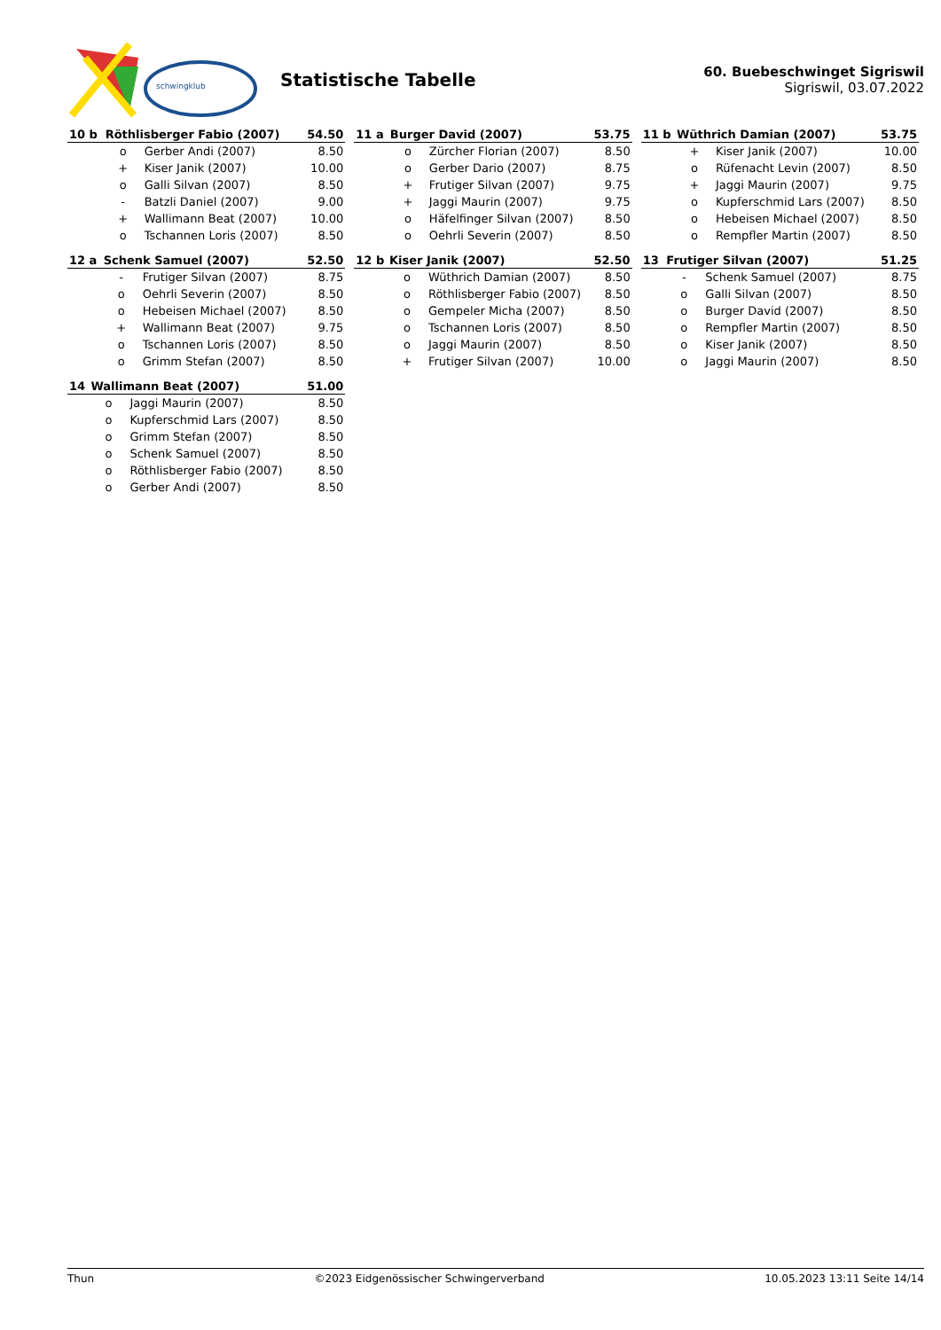schwingklub
Statistische Tabelle
60. Buebeschwinget Sigriswil
Sigriswil, 03.07.2022
| 10 b | Röthlisberger Fabio (2007) | | 54.50 |
| --- | --- | --- | --- |
| | o | Gerber Andi (2007) | 8.50 |
| | + | Kiser Janik (2007) | 10.00 |
| | o | Galli Silvan (2007) | 8.50 |
| | - | Batzli Daniel (2007) | 9.00 |
| | + | Wallimann Beat (2007) | 10.00 |
| | o | Tschannen Loris (2007) | 8.50 |
| 11 a | Burger David (2007) | | 53.75 |
| --- | --- | --- | --- |
| | o | Zürcher Florian (2007) | 8.50 |
| | o | Gerber Dario (2007) | 8.75 |
| | + | Frutiger Silvan (2007) | 9.75 |
| | + | Jaggi Maurin (2007) | 9.75 |
| | o | Häfelfinger Silvan (2007) | 8.50 |
| | o | Oehrli Severin (2007) | 8.50 |
| 11 b | Wüthrich Damian (2007) | | 53.75 |
| --- | --- | --- | --- |
| | + | Kiser Janik (2007) | 10.00 |
| | o | Rüfenacht Levin (2007) | 8.50 |
| | + | Jaggi Maurin (2007) | 9.75 |
| | o | Kupferschmid Lars (2007) | 8.50 |
| | o | Hebeisen Michael (2007) | 8.50 |
| | o | Rempfler Martin (2007) | 8.50 |
| 12 a | Schenk Samuel (2007) | | 52.50 |
| --- | --- | --- | --- |
| | - | Frutiger Silvan (2007) | 8.75 |
| | o | Oehrli Severin (2007) | 8.50 |
| | o | Hebeisen Michael (2007) | 8.50 |
| | + | Wallimann Beat (2007) | 9.75 |
| | o | Tschannen Loris (2007) | 8.50 |
| | o | Grimm Stefan (2007) | 8.50 |
| 12 b | Kiser Janik (2007) | | 52.50 |
| --- | --- | --- | --- |
| | o | Wüthrich Damian (2007) | 8.50 |
| | o | Röthlisberger Fabio (2007) | 8.50 |
| | o | Gempeler Micha (2007) | 8.50 |
| | o | Tschannen Loris (2007) | 8.50 |
| | o | Jaggi Maurin (2007) | 8.50 |
| | + | Frutiger Silvan (2007) | 10.00 |
| 13 | Frutiger Silvan (2007) | | 51.25 |
| --- | --- | --- | --- |
| | - | Schenk Samuel (2007) | 8.75 |
| | o | Galli Silvan (2007) | 8.50 |
| | o | Burger David (2007) | 8.50 |
| | o | Rempfler Martin (2007) | 8.50 |
| | o | Kiser Janik (2007) | 8.50 |
| | o | Jaggi Maurin (2007) | 8.50 |
| 14 | Wallimann Beat (2007) | | 51.00 |
| --- | --- | --- | --- |
| | o | Jaggi Maurin (2007) | 8.50 |
| | o | Kupferschmid Lars (2007) | 8.50 |
| | o | Grimm Stefan (2007) | 8.50 |
| | o | Schenk Samuel (2007) | 8.50 |
| | o | Röthlisberger Fabio (2007) | 8.50 |
| | o | Gerber Andi (2007) | 8.50 |
Thun ©2023 Eidgenössischer Schwingerverband 10.05.2023 13:11 Seite 14/14